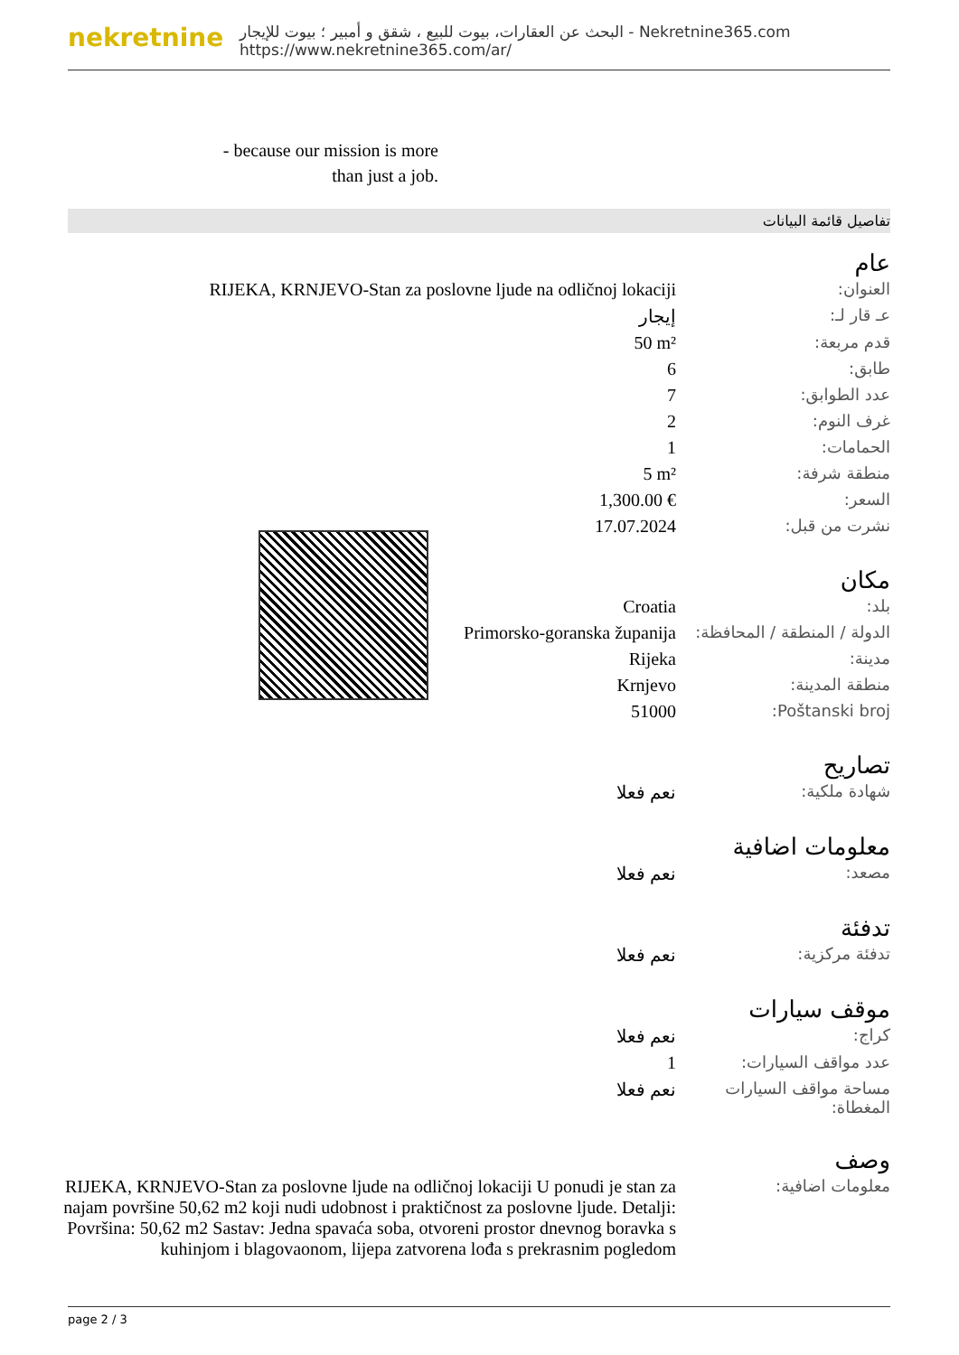nekretnine
البحث عن العقارات، بيوت للبيع ، شقق و أمبير ؛ بيوت للإيجار - Nekretnine365.com
https://www.nekretnine365.com/ar/
- because our mission is more than just a job.
تفاصيل قائمة البيانات
عام
| RIJEKA, KRNJEVO-Stan za poslovne ljude na odličnoj lokaciji | العنوان: |
| إيجار | عـ قار لـ: |
| 50 m² | قدم مربعة: |
| 6 | طابق: |
| 7 | عدد الطوابق: |
| 2 | غرف النوم: |
| 1 | الحمامات: |
| 5 m² | منطقة شرفة: |
| 1,300.00 € | السعر: |
| 17.07.2024 | نشرت من قبل: |
مكان
| Croatia | بلد: |
| Primorsko-goranska županija | الدولة / المنطقة / المحافظة: |
| Rijeka | مدينة: |
| Krnjevo | منطقة المدينة: |
| 51000 | Poštanski broj: |
تصاريح
| نعم فعلا | شهادة ملكية: |
معلومات اضافية
| نعم فعلا | مصعد: |
تدفئة
| نعم فعلا | تدفئة مركزية: |
موقف سيارات
| نعم فعلا | كراج: |
| 1 | عدد مواقف السيارات: |
| نعم فعلا | مساحة مواقف السيارات المغطاة: |
وصف
| RIJEKA, KRNJEVO-Stan za poslovne ljude na odličnoj lokaciji U ponudi je stan za najam površine 50,62 m2 koji nudi udobnost i praktičnost za poslovne ljude. Detalji: Površina: 50,62 m2 Sastav: Jedna spavaća soba, otvoreni prostor dnevnog boravka s kuhinjom i blagovaonom, lijepa zatvorena lođa s prekrasnim pogledom | معلومات اضافية: |
page 2 / 3